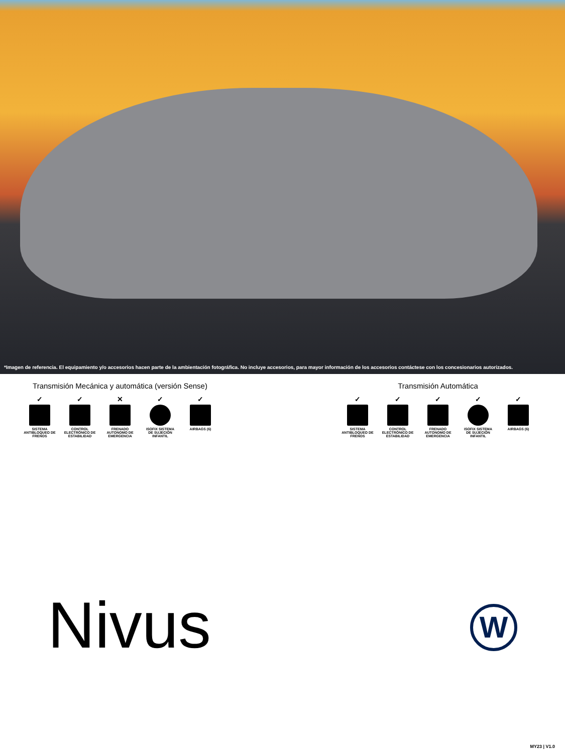*Imagen de referencia. El equipamiento y/o accesorios hacen parte de la ambientación fotográfica. No incluye accesorios, para mayor información de los accesorios contáctese con los concesionarios autorizados.
Transmisión Mecánica y automática (versión Sense)
✓
SISTEMA ANTIBLOQUEO DE FRENOS
✓
CONTROL ELECTRÓNICO DE ESTABILIDAD
✕
FRENADO AUTONOMO DE EMERGENCIA
✓
ISOFIX SISTEMA DE SUJECIÓN INFANTIL
✓
AIRBAGS (6)
Transmisión Automática
✓
SISTEMA ANTIBLOQUEO DE FRENOS
✓
CONTROL ELECTRÓNICO DE ESTABILIDAD
✓
FRENADO AUTONOMO DE EMERGENCIA
✓
ISOFIX SISTEMA DE SUJECIÓN INFANTIL
✓
AIRBAGS (6)
Nivus W
MY23 | V1.0